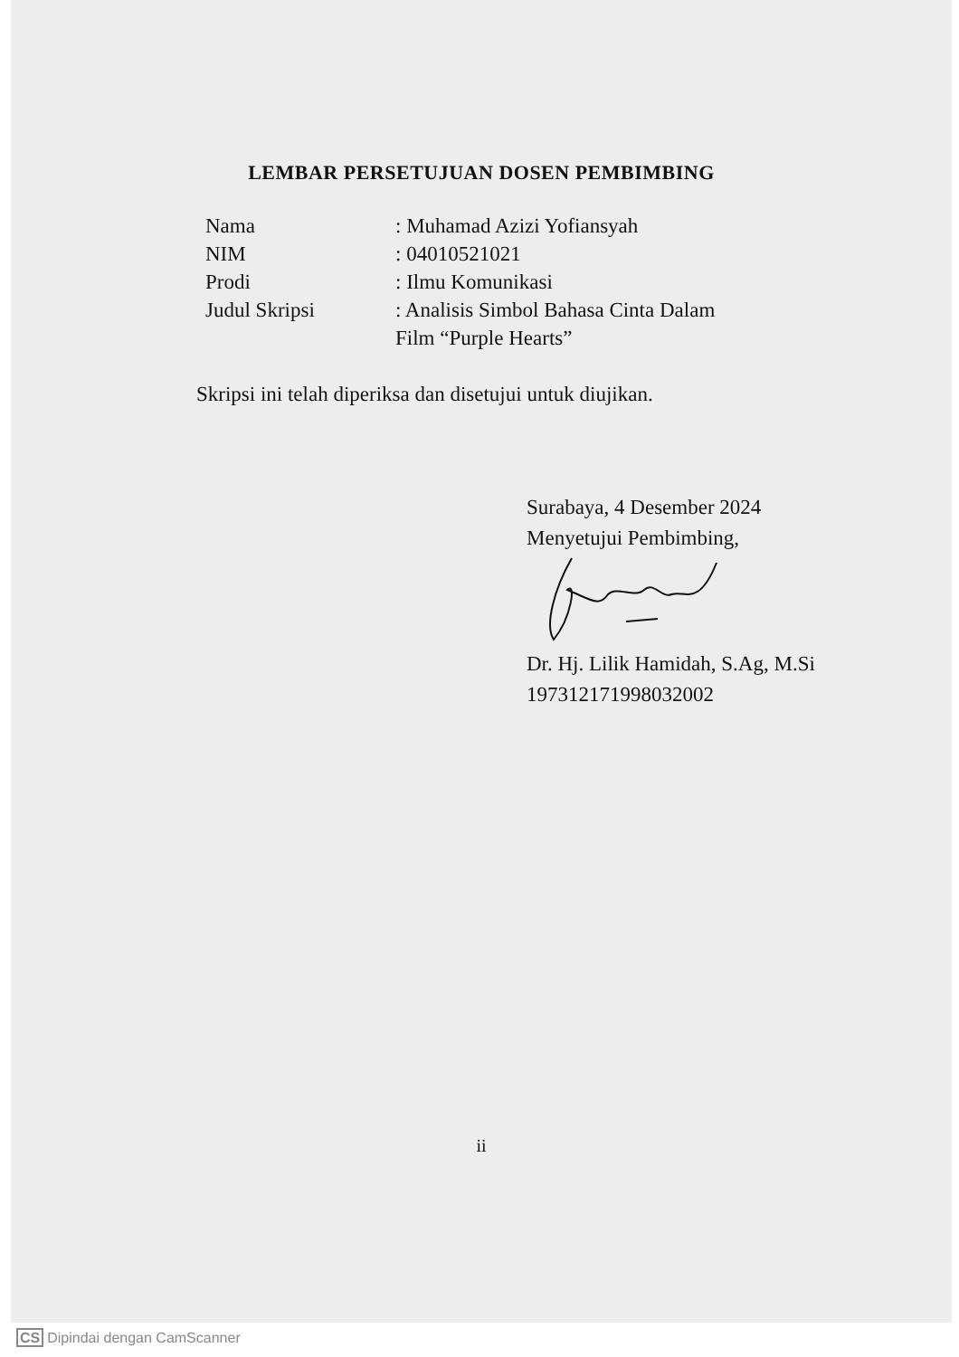LEMBAR PERSETUJUAN DOSEN PEMBIMBING
| Nama | : Muhamad Azizi Yofiansyah |
| NIM | : 04010521021 |
| Prodi | : Ilmu Komunikasi |
| Judul Skripsi | : Analisis Simbol Bahasa Cinta Dalam Film “Purple Hearts” |
Skripsi ini telah diperiksa dan disetujui untuk diujikan.
Surabaya, 4 Desember 2024
Menyetujui Pembimbing,
Dr. Hj. Lilik Hamidah, S.Ag, M.Si
197312171998032002
ii
CS Dipindai dengan CamScanner